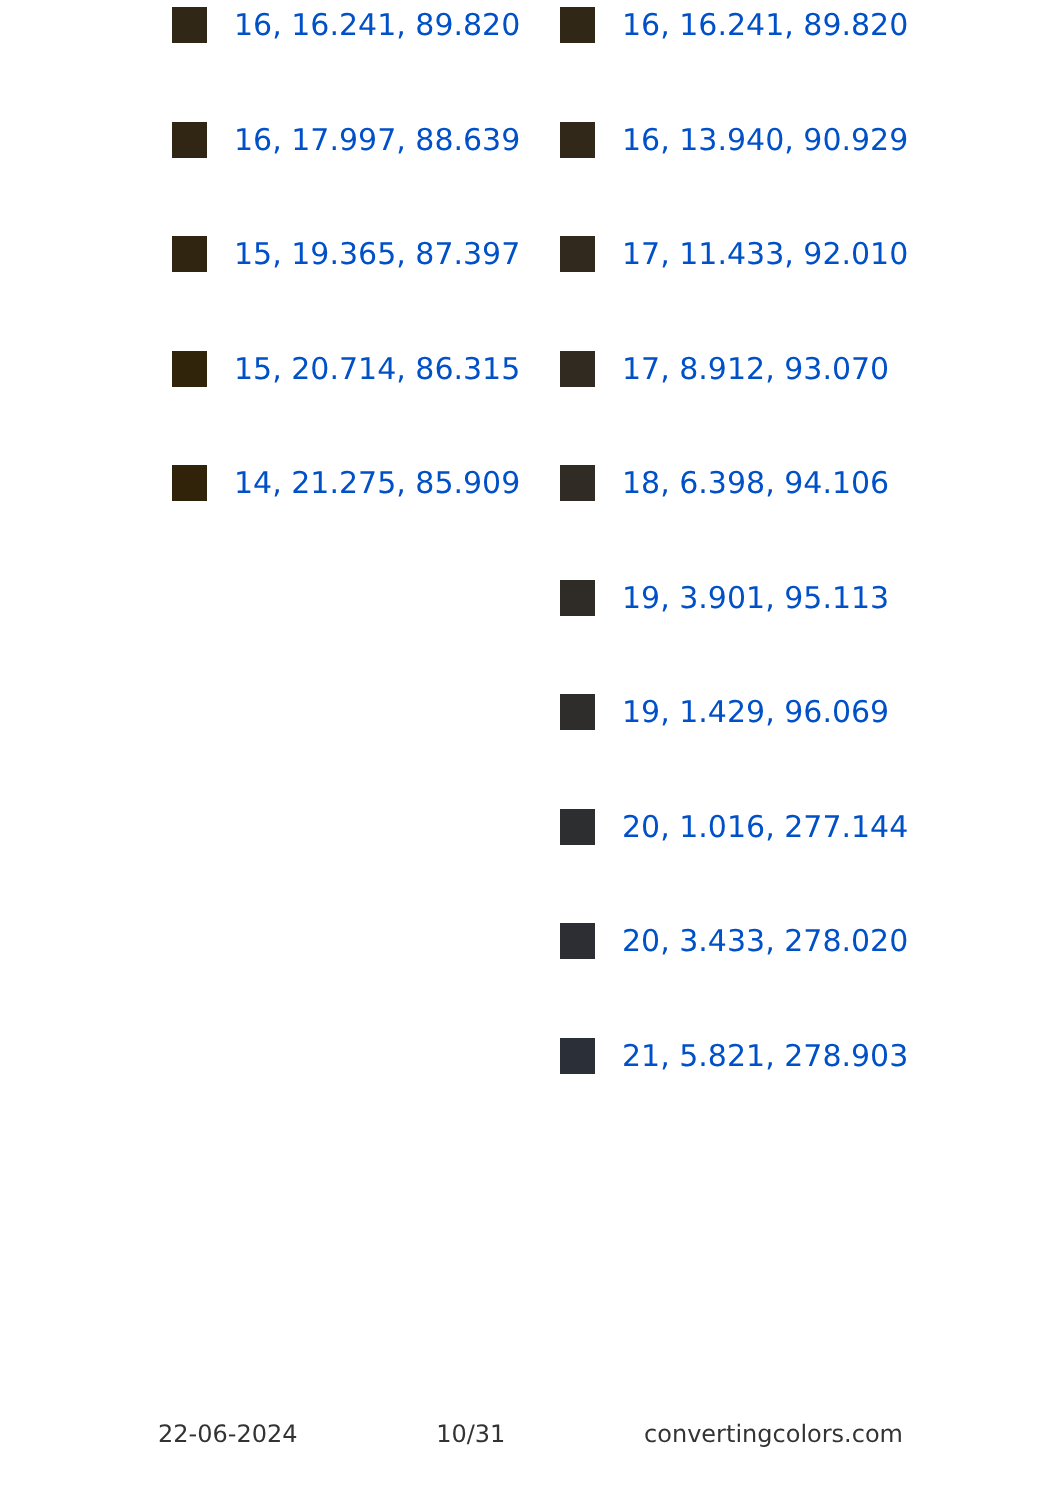16, 16.241, 89.820
16, 17.997, 88.639
15, 19.365, 87.397
15, 20.714, 86.315
14, 21.275, 85.909
16, 16.241, 89.820
16, 13.940, 90.929
17, 11.433, 92.010
17, 8.912, 93.070
18, 6.398, 94.106
19, 3.901, 95.113
19, 1.429, 96.069
20, 1.016, 277.144
20, 3.433, 278.020
21, 5.821, 278.903
22-06-2024 10/31 convertingcolors.com